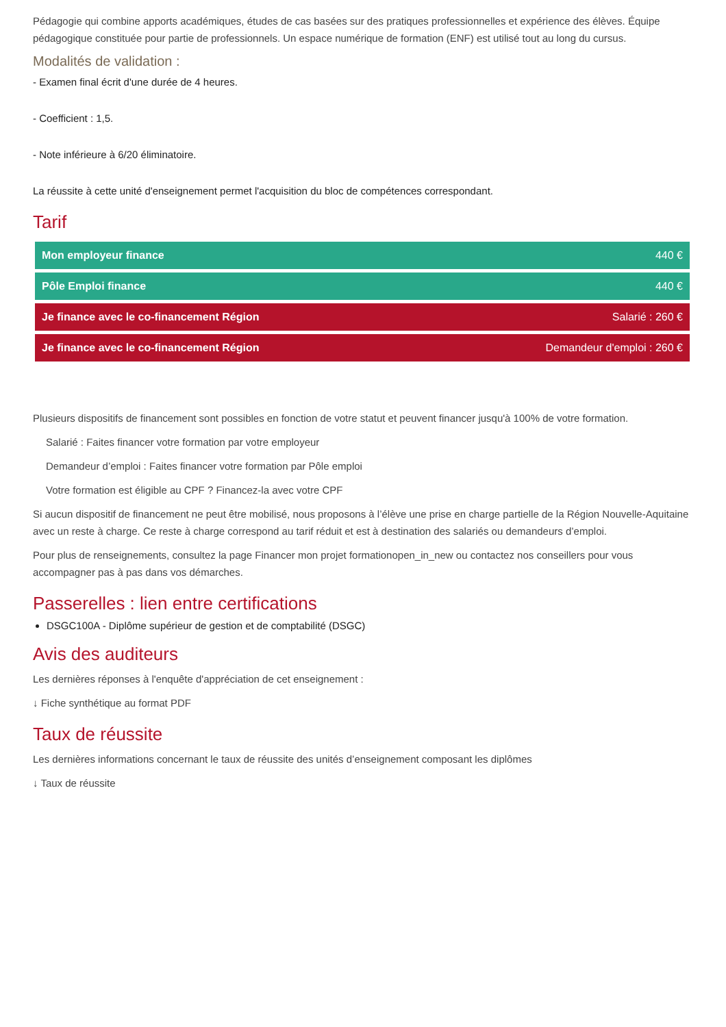Pédagogie qui combine apports académiques, études de cas basées sur des pratiques professionnelles et expérience des élèves. Équipe pédagogique constituée pour partie de professionnels. Un espace numérique de formation (ENF) est utilisé tout au long du cursus.
Modalités de validation :
- Examen final écrit d'une durée de 4 heures.
- Coefficient : 1,5.
- Note inférieure à 6/20 éliminatoire.
La réussite à cette unité d'enseignement permet l'acquisition du bloc de compétences correspondant.
Tarif
| Mon employeur finance | 440 € |
| Pôle Emploi finance | 440 € |
| Je finance avec le co-financement Région | Salarié : 260 € |
| Je finance avec le co-financement Région | Demandeur d'emploi : 260 € |
Plusieurs dispositifs de financement sont possibles en fonction de votre statut et peuvent financer jusqu'à 100% de votre formation.
Salarié : Faites financer votre formation par votre employeur
Demandeur d’emploi : Faites financer votre formation par Pôle emploi
Votre formation est éligible au CPF ? Financez-la avec votre CPF
Si aucun dispositif de financement ne peut être mobilisé, nous proposons à l’élève une prise en charge partielle de la Région Nouvelle-Aquitaine avec un reste à charge. Ce reste à charge correspond au tarif réduit et est à destination des salariés ou demandeurs d’emploi.
Pour plus de renseignements, consultez la page Financer mon projet formationopen_in_new ou contactez nos conseillers pour vous accompagner pas à pas dans vos démarches.
Passerelles : lien entre certifications
DSGC100A - Diplôme supérieur de gestion et de comptabilité (DSGC)
Avis des auditeurs
Les dernières réponses à l'enquête d'appréciation de cet enseignement :
↓ Fiche synthétique au format PDF
Taux de réussite
Les dernières informations concernant le taux de réussite des unités d’enseignement composant les diplômes
↓ Taux de réussite